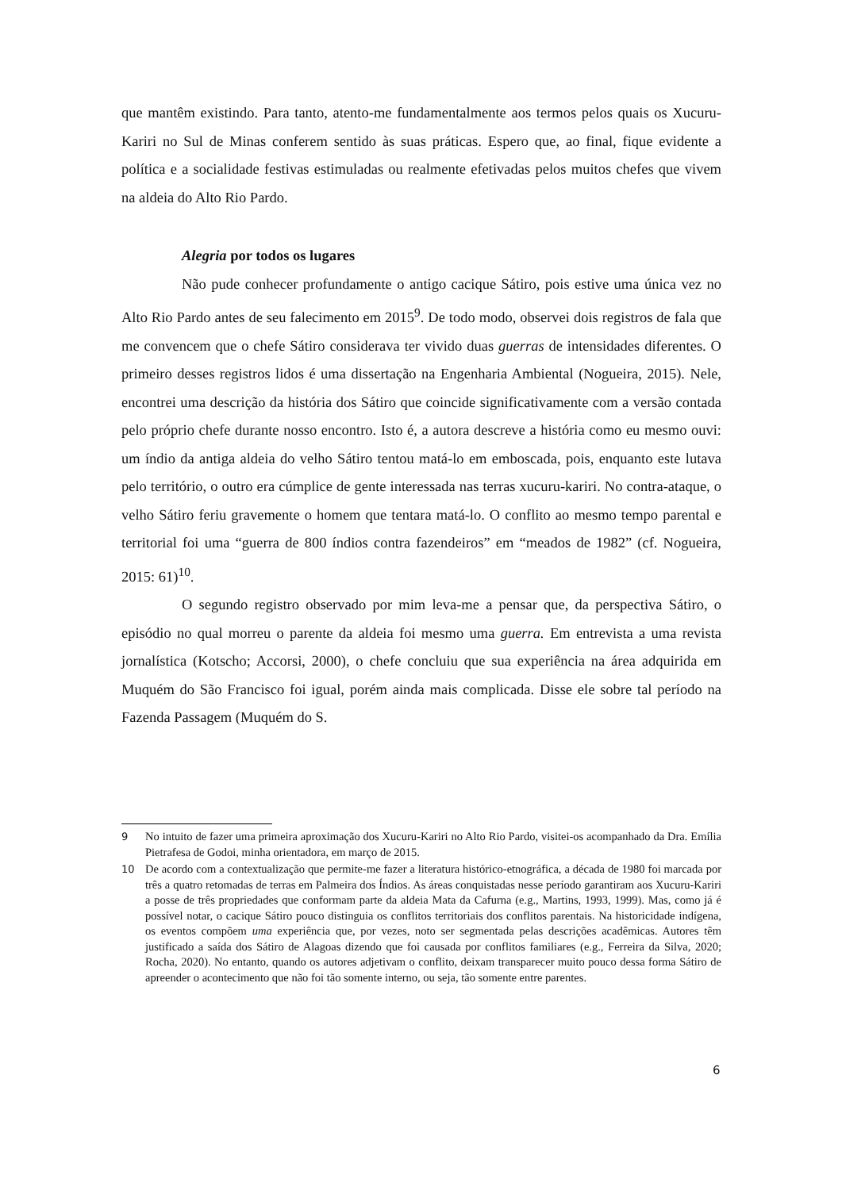que mantêm existindo. Para tanto, atento-me fundamentalmente aos termos pelos quais os Xucuru-Kariri no Sul de Minas conferem sentido às suas práticas. Espero que, ao final, fique evidente a política e a socialidade festivas estimuladas ou realmente efetivadas pelos muitos chefes que vivem na aldeia do Alto Rio Pardo.
Alegria por todos os lugares
Não pude conhecer profundamente o antigo cacique Sátiro, pois estive uma única vez no Alto Rio Pardo antes de seu falecimento em 2015<sup>9</sup>. De todo modo, observei dois registros de fala que me convencem que o chefe Sátiro considerava ter vivido duas guerras de intensidades diferentes. O primeiro desses registros lidos é uma dissertação na Engenharia Ambiental (Nogueira, 2015). Nele, encontrei uma descrição da história dos Sátiro que coincide significativamente com a versão contada pelo próprio chefe durante nosso encontro. Isto é, a autora descreve a história como eu mesmo ouvi: um índio da antiga aldeia do velho Sátiro tentou matá-lo em emboscada, pois, enquanto este lutava pelo território, o outro era cúmplice de gente interessada nas terras xucuru-kariri. No contra-ataque, o velho Sátiro feriu gravemente o homem que tentara matá-lo. O conflito ao mesmo tempo parental e territorial foi uma “guerra de 800 índios contra fazendeiros” em “meados de 1982” (cf. Nogueira, 2015: 61)<sup>10</sup>.
O segundo registro observado por mim leva-me a pensar que, da perspectiva Sátiro, o episódio no qual morreu o parente da aldeia foi mesmo uma guerra. Em entrevista a uma revista jornalística (Kotscho; Accorsi, 2000), o chefe concluiu que sua experiência na área adquirida em Muquém do São Francisco foi igual, porém ainda mais complicada. Disse ele sobre tal período na Fazenda Passagem (Muquém do S.
9 No intuito de fazer uma primeira aproximação dos Xucuru-Kariri no Alto Rio Pardo, visitei-os acompanhado da Dra. Emília Pietrafesa de Godoi, minha orientadora, em março de 2015.
10 De acordo com a contextualização que permite-me fazer a literatura histórico-etnográfica, a década de 1980 foi marcada por três a quatro retomadas de terras em Palmeira dos Índios. As áreas conquistadas nesse período garantiram aos Xucuru-Kariri a posse de três propriedades que conformam parte da aldeia Mata da Cafurna (e.g., Martins, 1993, 1999). Mas, como já é possível notar, o cacique Sátiro pouco distinguia os conflitos territoriais dos conflitos parentais. Na historicidade indígena, os eventos compõem uma experiência que, por vezes, noto ser segmentada pelas descrições acadêmicas. Autores têm justificado a saída dos Sátiro de Alagoas dizendo que foi causada por conflitos familiares (e.g., Ferreira da Silva, 2020; Rocha, 2020). No entanto, quando os autores adjetivam o conflito, deixam transparecer muito pouco dessa forma Sátiro de apreender o acontecimento que não foi tão somente interno, ou seja, tão somente entre parentes.
6